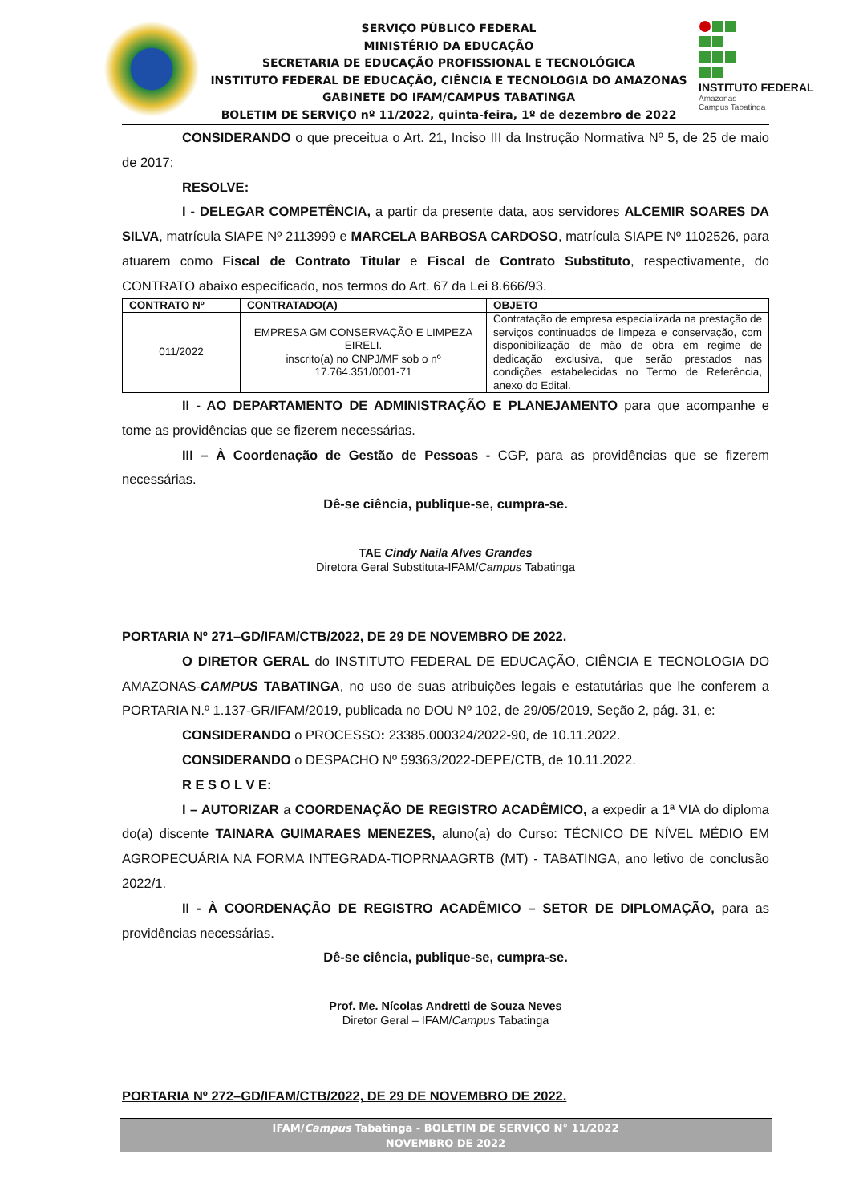SERVIÇO PÚBLICO FEDERAL
MINISTÉRIO DA EDUCAÇÃO
SECRETARIA DE EDUCAÇÃO PROFISSIONAL E TECNOLÓGICA
INSTITUTO FEDERAL DE EDUCAÇÃO, CIÊNCIA E TECNOLOGIA DO AMAZONAS
GABINETE DO IFAM/CAMPUS TABATINGA
BOLETIM DE SERVIÇO nº 11/2022, quinta-feira, 1º de dezembro de 2022
INSTITUTO FEDERAL
Amazonas
Campus Tabatinga
CONSIDERANDO o que preceitua o Art. 21, Inciso III da Instrução Normativa Nº 5, de 25 de maio de 2017;
RESOLVE:
I - DELEGAR COMPETÊNCIA, a partir da presente data, aos servidores ALCEMIR SOARES DA SILVA, matrícula SIAPE Nº 2113999 e MARCELA BARBOSA CARDOSO, matrícula SIAPE Nº 1102526, para atuarem como Fiscal de Contrato Titular e Fiscal de Contrato Substituto, respectivamente, do CONTRATO abaixo especificado, nos termos do Art. 67 da Lei 8.666/93.
| CONTRATO Nº | CONTRATADO(A) | OBJETO |
| --- | --- | --- |
| 011/2022 | EMPRESA GM CONSERVAÇÃO E LIMPEZA EIRELI. inscrito(a) no CNPJ/MF sob o nº 17.764.351/0001-71 | Contratação de empresa especializada na prestação de serviços continuados de limpeza e conservação, com disponibilização de mão de obra em regime de dedicação exclusiva, que serão prestados nas condições estabelecidas no Termo de Referência, anexo do Edital. |
II - AO DEPARTAMENTO DE ADMINISTRAÇÃO E PLANEJAMENTO para que acompanhe e tome as providências que se fizerem necessárias.
III – À Coordenação de Gestão de Pessoas - CGP, para as providências que se fizerem necessárias.
Dê-se ciência, publique-se, cumpra-se.
TAE Cindy Naila Alves Grandes
Diretora Geral Substituta-IFAM/Campus Tabatinga
PORTARIA Nº 271–GD/IFAM/CTB/2022, DE 29 DE NOVEMBRO DE 2022.
O DIRETOR GERAL do INSTITUTO FEDERAL DE EDUCAÇÃO, CIÊNCIA E TECNOLOGIA DO AMAZONAS-CAMPUS TABATINGA, no uso de suas atribuições legais e estatutárias que lhe conferem a PORTARIA N.º 1.137-GR/IFAM/2019, publicada no DOU Nº 102, de 29/05/2019, Seção 2, pág. 31, e:
CONSIDERANDO o PROCESSO: 23385.000324/2022-90, de 10.11.2022.
CONSIDERANDO o DESPACHO Nº 59363/2022-DEPE/CTB, de 10.11.2022.
R E S O L V E:
I – AUTORIZAR a COORDENAÇÃO DE REGISTRO ACADÊMICO, a expedir a 1ª VIA do diploma do(a) discente TAINARA GUIMARAES MENEZES, aluno(a) do Curso: TÉCNICO DE NÍVEL MÉDIO EM AGROPECUÁRIA NA FORMA INTEGRADA-TIOPRNAAGRTB (MT) - TABATINGA, ano letivo de conclusão 2022/1.
II - À COORDENAÇÃO DE REGISTRO ACADÊMICO – SETOR DE DIPLOMAÇÃO, para as providências necessárias.
Dê-se ciência, publique-se, cumpra-se.
Prof. Me. Nícolas Andretti de Souza Neves
Diretor Geral – IFAM/Campus Tabatinga
PORTARIA Nº 272–GD/IFAM/CTB/2022, DE 29 DE NOVEMBRO DE 2022.
IFAM/Campus Tabatinga - BOLETIM DE SERVIÇO N° 11/2022
NOVEMBRO DE 2022